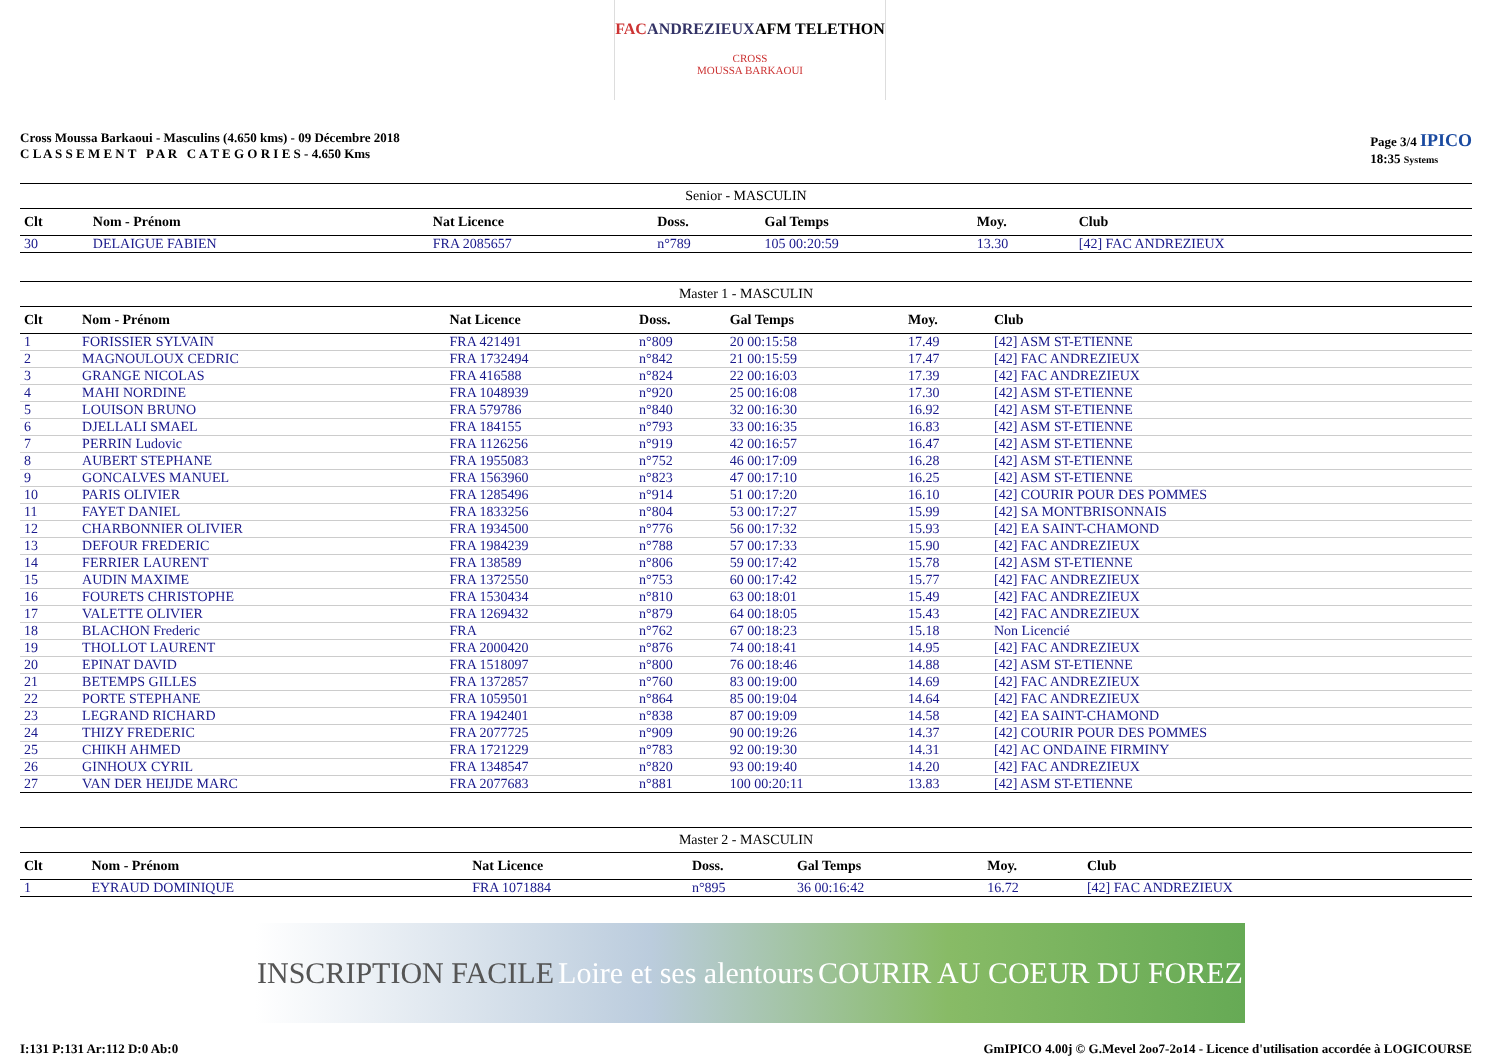FAC ANDREZIEUX AFM TELETHON
CROSS
MOUSSA BARKAOUI
Cross Moussa Barkaoui - Masculins (4.650 kms) - 09 Décembre 2018
C L A S S E M E N T P A R C A T E G O R I E S - 4.650 Kms
Page 3/4 IPICO
18:35 Systems
Senior - MASCULIN
| Clt | Nom - Prénom | Nat Licence | Doss. | Gal Temps | Moy. | Club |
| --- | --- | --- | --- | --- | --- | --- |
| 30 | DELAIGUE FABIEN | FRA 2085657 | n°789 | 105 00:20:59 | 13.30 | [42] FAC ANDREZIEUX |
Master 1 - MASCULIN
| Clt | Nom - Prénom | Nat Licence | Doss. | Gal Temps | Moy. | Club |
| --- | --- | --- | --- | --- | --- | --- |
| 1 | FORISSIER SYLVAIN | FRA 421491 | n°809 | 20 00:15:58 | 17.49 | [42] ASM ST-ETIENNE |
| 2 | MAGNOULOUX CEDRIC | FRA 1732494 | n°842 | 21 00:15:59 | 17.47 | [42] FAC ANDREZIEUX |
| 3 | GRANGE NICOLAS | FRA 416588 | n°824 | 22 00:16:03 | 17.39 | [42] FAC ANDREZIEUX |
| 4 | MAHI NORDINE | FRA 1048939 | n°920 | 25 00:16:08 | 17.30 | [42] ASM ST-ETIENNE |
| 5 | LOUISON BRUNO | FRA 579786 | n°840 | 32 00:16:30 | 16.92 | [42] ASM ST-ETIENNE |
| 6 | DJELLALI SMAEL | FRA 184155 | n°793 | 33 00:16:35 | 16.83 | [42] ASM ST-ETIENNE |
| 7 | PERRIN Ludovic | FRA 1126256 | n°919 | 42 00:16:57 | 16.47 | [42] ASM ST-ETIENNE |
| 8 | AUBERT STEPHANE | FRA 1955083 | n°752 | 46 00:17:09 | 16.28 | [42] ASM ST-ETIENNE |
| 9 | GONCALVES MANUEL | FRA 1563960 | n°823 | 47 00:17:10 | 16.25 | [42] ASM ST-ETIENNE |
| 10 | PARIS OLIVIER | FRA 1285496 | n°914 | 51 00:17:20 | 16.10 | [42] COURIR POUR DES POMMES |
| 11 | FAYET DANIEL | FRA 1833256 | n°804 | 53 00:17:27 | 15.99 | [42] SA MONTBRISONNAIS |
| 12 | CHARBONNIER OLIVIER | FRA 1934500 | n°776 | 56 00:17:32 | 15.93 | [42] EA SAINT-CHAMOND |
| 13 | DEFOUR FREDERIC | FRA 1984239 | n°788 | 57 00:17:33 | 15.90 | [42] FAC ANDREZIEUX |
| 14 | FERRIER LAURENT | FRA 138589 | n°806 | 59 00:17:42 | 15.78 | [42] ASM ST-ETIENNE |
| 15 | AUDIN MAXIME | FRA 1372550 | n°753 | 60 00:17:42 | 15.77 | [42] FAC ANDREZIEUX |
| 16 | FOURETS CHRISTOPHE | FRA 1530434 | n°810 | 63 00:18:01 | 15.49 | [42] FAC ANDREZIEUX |
| 17 | VALETTE OLIVIER | FRA 1269432 | n°879 | 64 00:18:05 | 15.43 | [42] FAC ANDREZIEUX |
| 18 | BLACHON Frederic | FRA | n°762 | 67 00:18:23 | 15.18 | Non Licencié |
| 19 | THOLLOT LAURENT | FRA 2000420 | n°876 | 74 00:18:41 | 14.95 | [42] FAC ANDREZIEUX |
| 20 | EPINAT DAVID | FRA 1518097 | n°800 | 76 00:18:46 | 14.88 | [42] ASM ST-ETIENNE |
| 21 | BETEMPS GILLES | FRA 1372857 | n°760 | 83 00:19:00 | 14.69 | [42] FAC ANDREZIEUX |
| 22 | PORTE STEPHANE | FRA 1059501 | n°864 | 85 00:19:04 | 14.64 | [42] FAC ANDREZIEUX |
| 23 | LEGRAND RICHARD | FRA 1942401 | n°838 | 87 00:19:09 | 14.58 | [42] EA SAINT-CHAMOND |
| 24 | THIZY FREDERIC | FRA 2077725 | n°909 | 90 00:19:26 | 14.37 | [42] COURIR POUR DES POMMES |
| 25 | CHIKH AHMED | FRA 1721229 | n°783 | 92 00:19:30 | 14.31 | [42] AC ONDAINE FIRMINY |
| 26 | GINHOUX CYRIL | FRA 1348547 | n°820 | 93 00:19:40 | 14.20 | [42] FAC ANDREZIEUX |
| 27 | VAN DER HEIJDE MARC | FRA 2077683 | n°881 | 100 00:20:11 | 13.83 | [42] ASM ST-ETIENNE |
Master 2 - MASCULIN
| Clt | Nom - Prénom | Nat Licence | Doss. | Gal Temps | Moy. | Club |
| --- | --- | --- | --- | --- | --- | --- |
| 1 | EYRAUD DOMINIQUE | FRA 1071884 | n°895 | 36 00:16:42 | 16.72 | [42] FAC ANDREZIEUX |
INSCRIPTION FACILE Loire et ses alentours COURIR AU COEUR DU FOREZ
I:131 P:131 Ar:112 D:0 Ab:0 GmIPICO 4.00j © G.Mevel 2oo7-2o14 - Licence d'utilisation accordée à LOGICOURSE